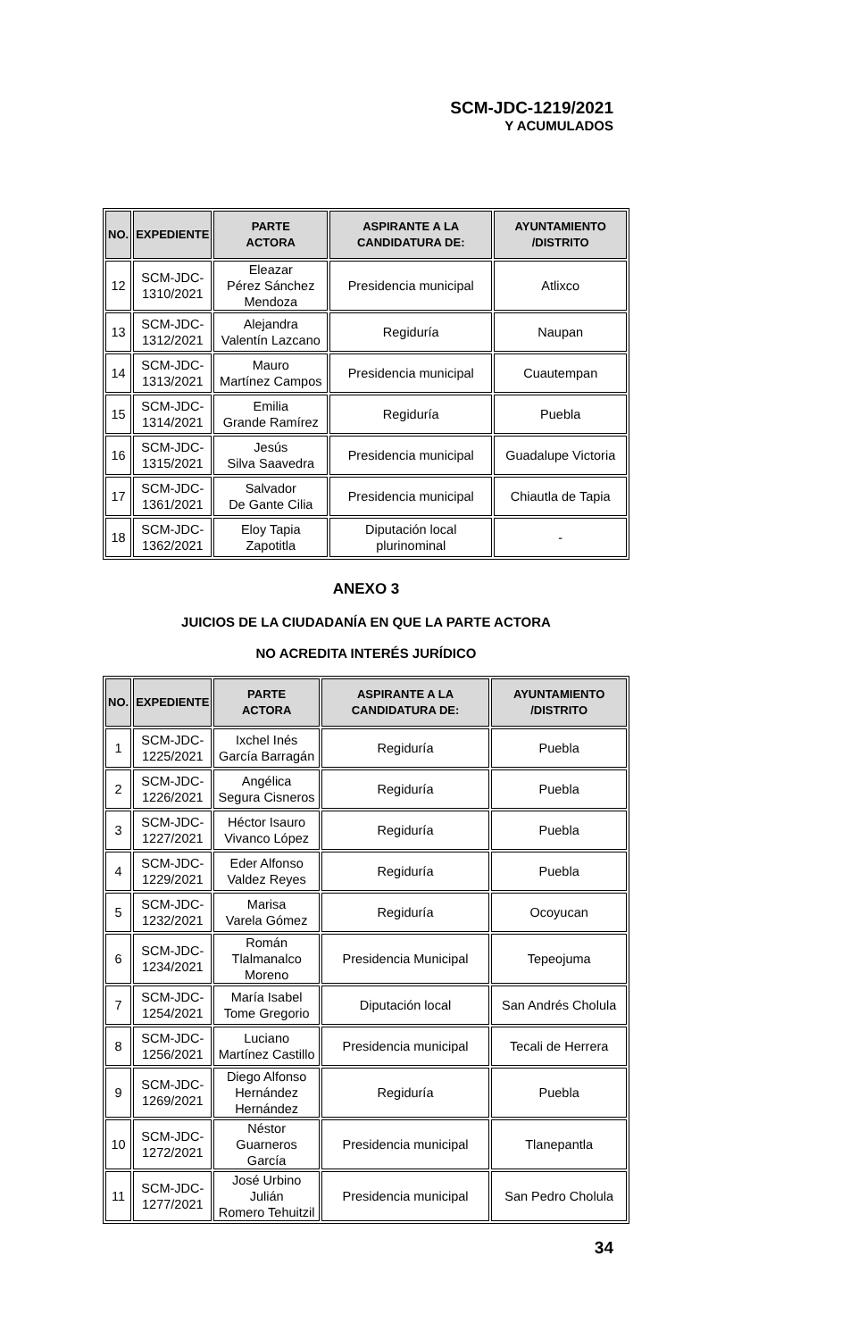SCM-JDC-1219/2021
Y ACUMULADOS
| NO. | EXPEDIENTE | PARTE ACTORA | ASPIRANTE A LA CANDIDATURA DE: | AYUNTAMIENTO /DISTRITO |
| --- | --- | --- | --- | --- |
| 12 | SCM-JDC- 1310/2021 | Eleazar Pérez Sánchez Mendoza | Presidencia municipal | Atlixco |
| 13 | SCM-JDC- 1312/2021 | Alejandra Valentín Lazcano | Regiduría | Naupan |
| 14 | SCM-JDC- 1313/2021 | Mauro Martínez Campos | Presidencia municipal | Cuautempan |
| 15 | SCM-JDC- 1314/2021 | Emilia Grande Ramírez | Regiduría | Puebla |
| 16 | SCM-JDC- 1315/2021 | Jesús Silva Saavedra | Presidencia municipal | Guadalupe Victoria |
| 17 | SCM-JDC- 1361/2021 | Salvador De Gante Cilia | Presidencia municipal | Chiautla de Tapia |
| 18 | SCM-JDC- 1362/2021 | Eloy Tapia Zapotitla | Diputación local plurinominal | - |
ANEXO 3
JUICIOS DE LA CIUDADANÍA EN QUE LA PARTE ACTORA
NO ACREDITA INTERÉS JURÍDICO
| NO. | EXPEDIENTE | PARTE ACTORA | ASPIRANTE A LA CANDIDATURA DE: | AYUNTAMIENTO /DISTRITO |
| --- | --- | --- | --- | --- |
| 1 | SCM-JDC- 1225/2021 | Ixchel Inés García Barragán | Regiduría | Puebla |
| 2 | SCM-JDC- 1226/2021 | Angélica Segura Cisneros | Regiduría | Puebla |
| 3 | SCM-JDC- 1227/2021 | Héctor Isauro Vivanco López | Regiduría | Puebla |
| 4 | SCM-JDC- 1229/2021 | Eder Alfonso Valdez Reyes | Regiduría | Puebla |
| 5 | SCM-JDC- 1232/2021 | Marisa Varela Gómez | Regiduría | Ocoyucan |
| 6 | SCM-JDC- 1234/2021 | Román Tlalmanalco Moreno | Presidencia Municipal | Tepeojuma |
| 7 | SCM-JDC- 1254/2021 | María Isabel Tome Gregorio | Diputación local | San Andrés Cholula |
| 8 | SCM-JDC- 1256/2021 | Luciano Martínez Castillo | Presidencia municipal | Tecali de Herrera |
| 9 | SCM-JDC- 1269/2021 | Diego Alfonso Hernández Hernández | Regiduría | Puebla |
| 10 | SCM-JDC- 1272/2021 | Néstor Guarneros García | Presidencia municipal | Tlanepantla |
| 11 | SCM-JDC- 1277/2021 | José Urbino Julián Romero Tehuitzil | Presidencia municipal | San Pedro Cholula |
34